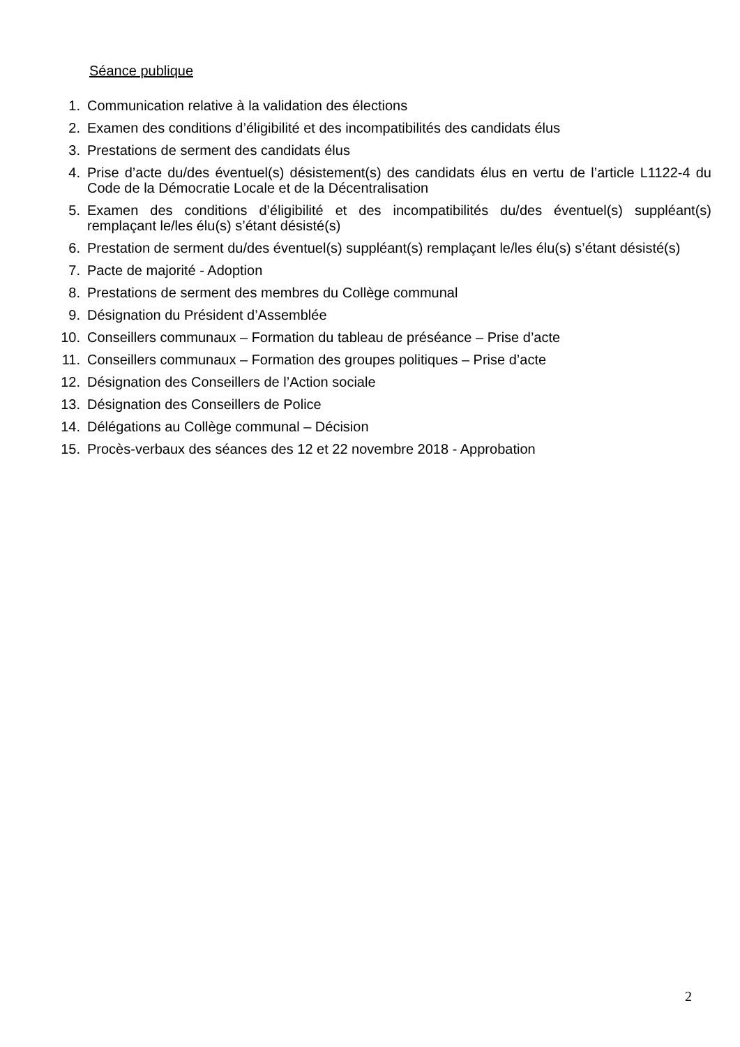Séance publique
1. Communication relative à la validation des élections
2. Examen des conditions d’éligibilité et des incompatibilités des candidats élus
3. Prestations de serment des candidats élus
4. Prise d’acte du/des éventuel(s) désistement(s) des candidats élus en vertu de l’article L1122-4 du Code de la Démocratie Locale et de la Décentralisation
5. Examen des conditions d’éligibilité et des incompatibilités du/des éventuel(s) suppléant(s) remplaçant le/les élu(s) s’étant désisté(s)
6. Prestation de serment du/des éventuel(s) suppléant(s) remplaçant le/les élu(s) s’étant désisté(s)
7. Pacte de majorité - Adoption
8. Prestations de serment des membres du Collège communal
9. Désignation du Président d’Assemblée
10. Conseillers communaux – Formation du tableau de préséance – Prise d’acte
11. Conseillers communaux – Formation des groupes politiques – Prise d’acte
12. Désignation des Conseillers de l’Action sociale
13. Désignation des Conseillers de Police
14. Délégations au Collège communal – Décision
15. Procès-verbaux des séances des 12 et 22 novembre 2018 - Approbation
2